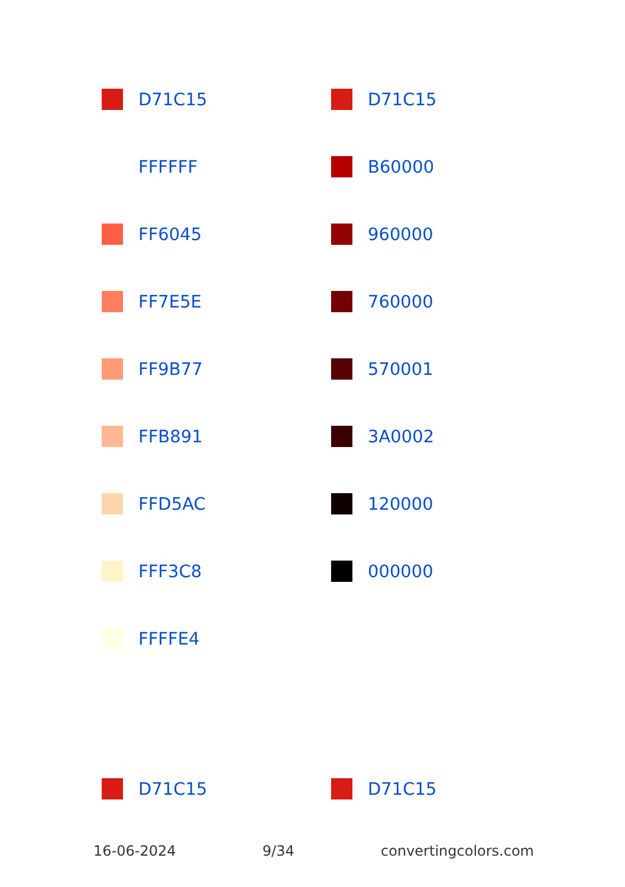D71C15
FFFFFF
FF6045
FF7E5E
FF9B77
FFB891
FFD5AC
FFF3C8
FFFFE4
D71C15
B60000
960000
760000
570001
3A0002
120000
000000
D71C15 D71C15
16-06-2024 9/34 convertingcolors.com